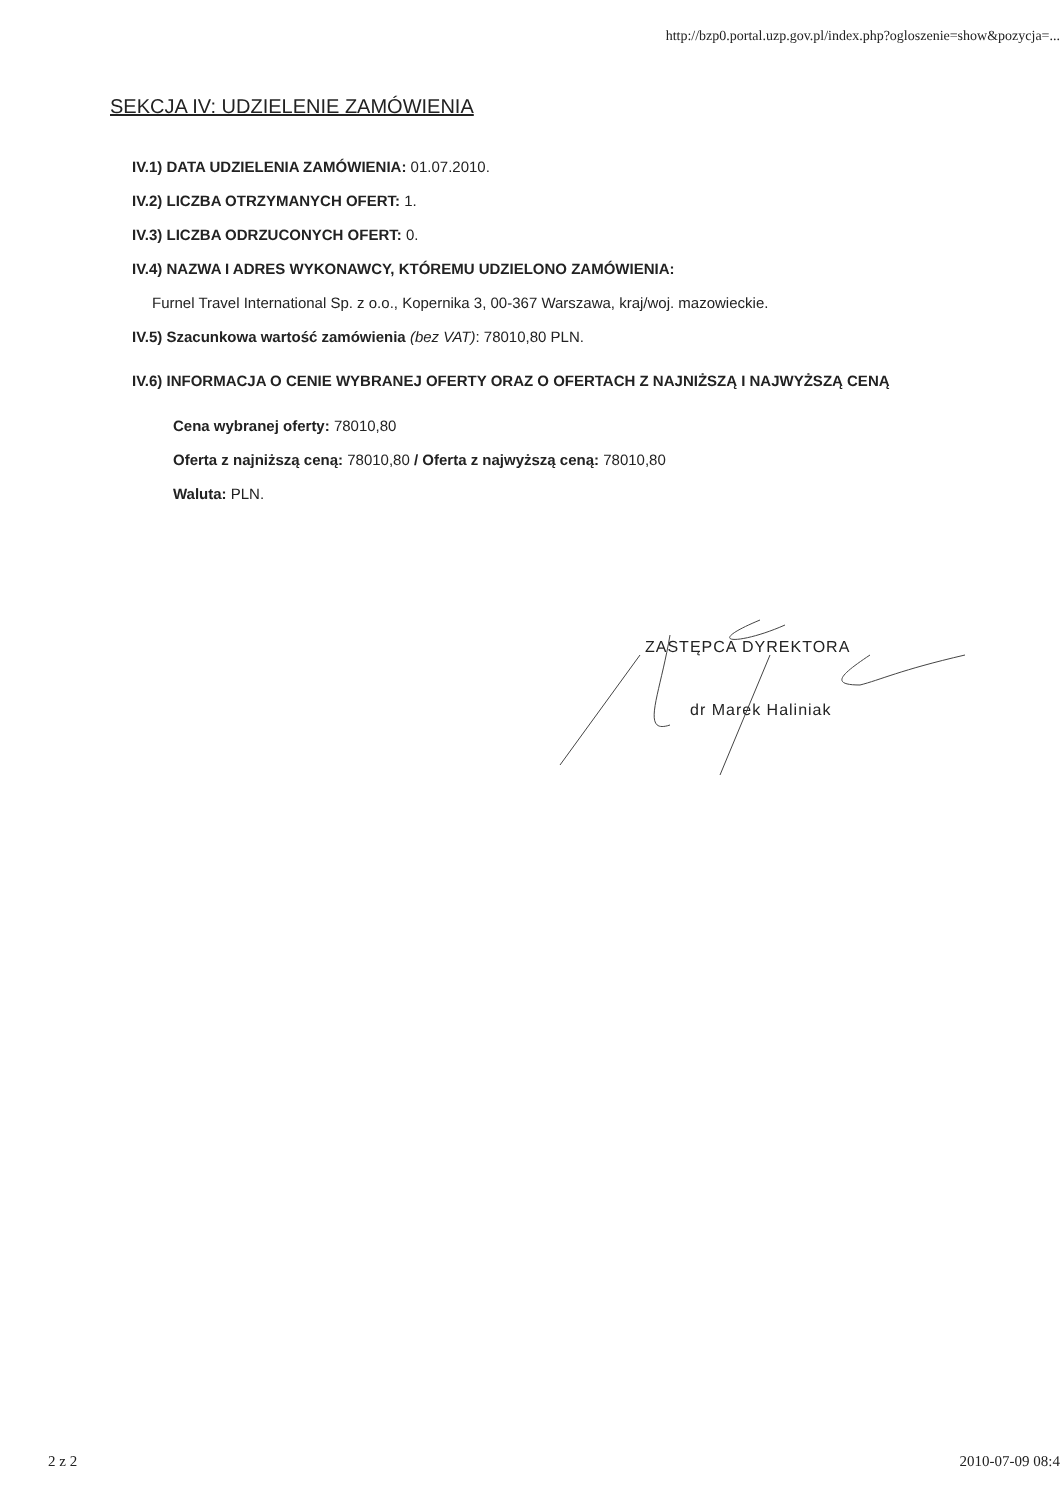http://bzp0.portal.uzp.gov.pl/index.php?ogloszenie=show&pozycja=...
SEKCJA IV: UDZIELENIE ZAMÓWIENIA
IV.1) DATA UDZIELENIA ZAMÓWIENIA: 01.07.2010.
IV.2) LICZBA OTRZYMANYCH OFERT: 1.
IV.3) LICZBA ODRZUCONYCH OFERT: 0.
IV.4) NAZWA I ADRES WYKONAWCY, KTÓREMU UDZIELONO ZAMÓWIENIA:
Furnel Travel International Sp. z o.o., Kopernika 3, 00-367 Warszawa, kraj/woj. mazowieckie.
IV.5) Szacunkowa wartość zamówienia (bez VAT): 78010,80 PLN.
IV.6) INFORMACJA O CENIE WYBRANEJ OFERTY ORAZ O OFERTACH Z NAJNIŻSZĄ I NAJWYŻSZĄ CENĄ
Cena wybranej oferty: 78010,80
Oferta z najniższą ceną: 78010,80 / Oferta z najwyższą ceną: 78010,80
Waluta: PLN.
ZASTĘPCA DYREKTORA
dr Marek Haliniak
2 z 2 2010-07-09 08:4